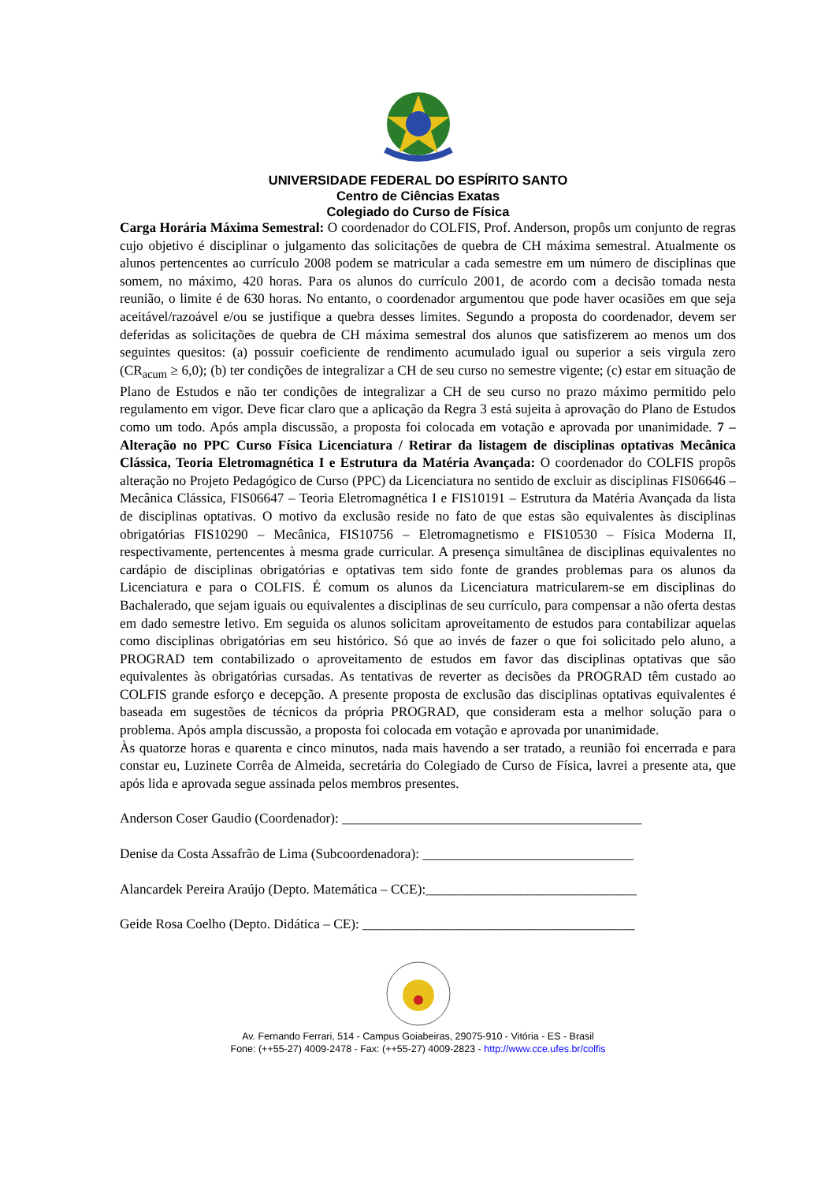UNIVERSIDADE FEDERAL DO ESPÍRITO SANTO
Centro de Ciências Exatas
Colegiado do Curso de Física
Carga Horária Máxima Semestral: O coordenador do COLFIS, Prof. Anderson, propôs um conjunto de regras cujo objetivo é disciplinar o julgamento das solicitações de quebra de CH máxima semestral. Atualmente os alunos pertencentes ao currículo 2008 podem se matricular a cada semestre em um número de disciplinas que somem, no máximo, 420 horas. Para os alunos do currículo 2001, de acordo com a decisão tomada nesta reunião, o limite é de 630 horas. No entanto, o coordenador argumentou que pode haver ocasiões em que seja aceitável/razoável e/ou se justifique a quebra desses limites. Segundo a proposta do coordenador, devem ser deferidas as solicitações de quebra de CH máxima semestral dos alunos que satisfizerem ao menos um dos seguintes quesitos: (a) possuir coeficiente de rendimento acumulado igual ou superior a seis virgula zero (CR<sub>acum</sub> ≥ 6,0); (b) ter condições de integralizar a CH de seu curso no semestre vigente; (c) estar em situação de Plano de Estudos e não ter condições de integralizar a CH de seu curso no prazo máximo permitido pelo regulamento em vigor. Deve ficar claro que a aplicação da Regra 3 está sujeita à aprovação do Plano de Estudos como um todo. Após ampla discussão, a proposta foi colocada em votação e aprovada por unanimidade. 7 – Alteração no PPC Curso Física Licenciatura / Retirar da listagem de disciplinas optativas Mecânica Clássica, Teoria Eletromagnética I e Estrutura da Matéria Avançada: O coordenador do COLFIS propôs alteração no Projeto Pedagógico de Curso (PPC) da Licenciatura no sentido de excluir as disciplinas FIS06646 – Mecânica Clássica, FIS06647 – Teoria Eletromagnética I e FIS10191 – Estrutura da Matéria Avançada da lista de disciplinas optativas. O motivo da exclusão reside no fato de que estas são equivalentes às disciplinas obrigatórias FIS10290 – Mecânica, FIS10756 – Eletromagnetismo e FIS10530 – Física Moderna II, respectivamente, pertencentes à mesma grade curricular. A presença simultânea de disciplinas equivalentes no cardápio de disciplinas obrigatórias e optativas tem sido fonte de grandes problemas para os alunos da Licenciatura e para o COLFIS. É comum os alunos da Licenciatura matricularem-se em disciplinas do Bachalerado, que sejam iguais ou equivalentes a disciplinas de seu currículo, para compensar a não oferta destas em dado semestre letivo. Em seguida os alunos solicitam aproveitamento de estudos para contabilizar aquelas como disciplinas obrigatórias em seu histórico. Só que ao invés de fazer o que foi solicitado pelo aluno, a PROGRAD tem contabilizado o aproveitamento de estudos em favor das disciplinas optativas que são equivalentes às obrigatórias cursadas. As tentativas de reverter as decisões da PROGRAD têm custado ao COLFIS grande esforço e decepção. A presente proposta de exclusão das disciplinas optativas equivalentes é baseada em sugestões de técnicos da própria PROGRAD, que consideram esta a melhor solução para o problema. Após ampla discussão, a proposta foi colocada em votação e aprovada por unanimidade.
Às quatorze horas e quarenta e cinco minutos, nada mais havendo a ser tratado, a reunião foi encerrada e para constar eu, Luzinete Corrêa de Almeida, secretária do Colegiado de Curso de Física, lavrei a presente ata, que após lida e aprovada segue assinada pelos membros presentes.
Anderson Coser Gaudio (Coordenador): ____________________________________________
Denise da Costa Assafrão de Lima (Subcoordenadora): _______________________________
Alancardek Pereira Araújo (Depto. Matemática – CCE):_______________________________
Geide Rosa Coelho (Depto. Didática – CE): ________________________________________
Av. Fernando Ferrari, 514 - Campus Goiabeiras, 29075-910 - Vitória - ES - Brasil
Fone: (++55-27) 4009-2478 - Fax: (++55-27) 4009-2823 - http://www.cce.ufes.br/colfis